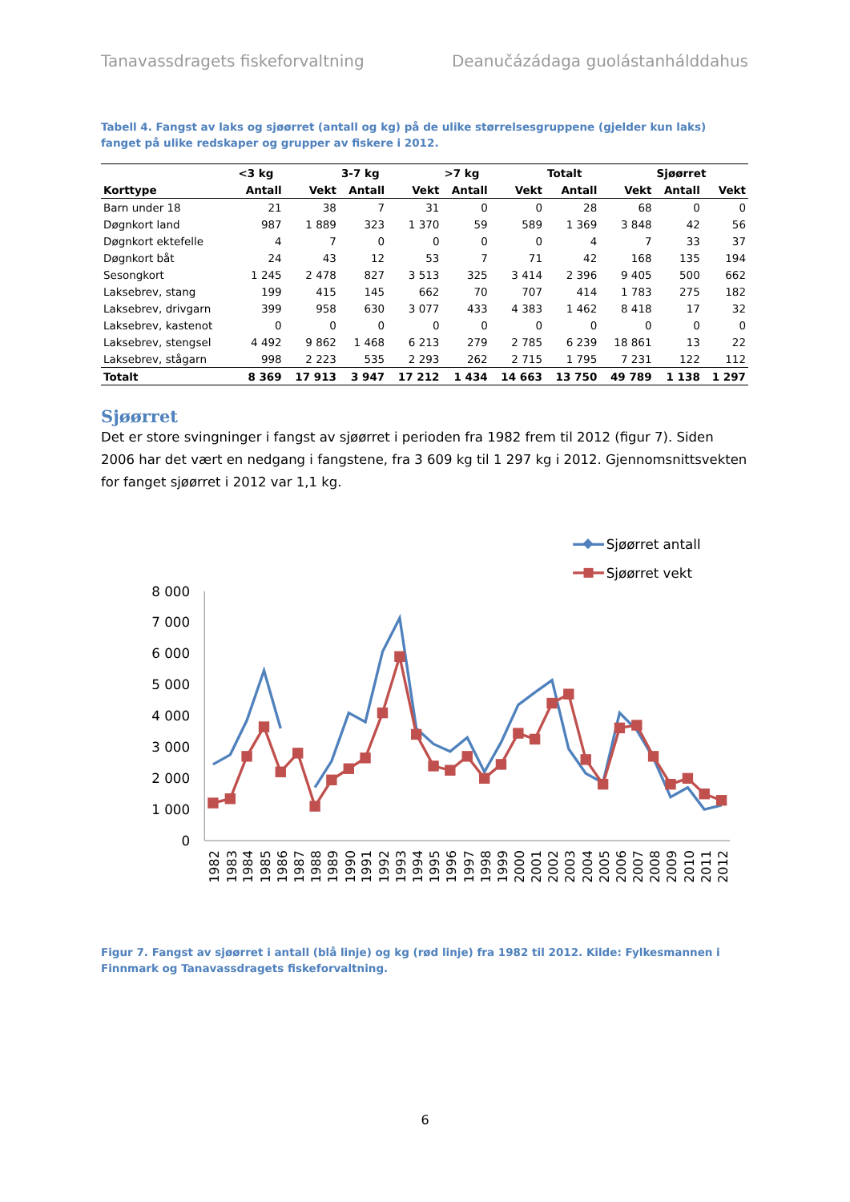Tanavassdragets fiskeforvaltning Deanučázádaga guolástanhálddahus
Tabell 4. Fangst av laks og sjøørret (antall og kg) på de ulike størrelsesgruppene (gjelder kun laks) fanget på ulike redskaper og grupper av fiskere i 2012.
| | <3 kg | | 3-7 kg | | >7 kg | | Totalt | | Sjøørret | |
| --- | --- | --- | --- | --- | --- | --- | --- | --- | --- | --- |
| Korttype | Antall | Vekt | Antall | Vekt | Antall | Vekt | Antall | Vekt | Antall | Vekt |
| Barn under 18 | 21 | 38 | 7 | 31 | 0 | 0 | 28 | 68 | 0 | 0 |
| Døgnkort land | 987 | 1 889 | 323 | 1 370 | 59 | 589 | 1 369 | 3 848 | 42 | 56 |
| Døgnkort ektefelle | 4 | 7 | 0 | 0 | 0 | 0 | 4 | 7 | 33 | 37 |
| Døgnkort båt | 24 | 43 | 12 | 53 | 7 | 71 | 42 | 168 | 135 | 194 |
| Sesongkort | 1 245 | 2 478 | 827 | 3 513 | 325 | 3 414 | 2 396 | 9 405 | 500 | 662 |
| Laksebrev, stang | 199 | 415 | 145 | 662 | 70 | 707 | 414 | 1 783 | 275 | 182 |
| Laksebrev, drivgarn | 399 | 958 | 630 | 3 077 | 433 | 4 383 | 1 462 | 8 418 | 17 | 32 |
| Laksebrev, kastenot | 0 | 0 | 0 | 0 | 0 | 0 | 0 | 0 | 0 | 0 |
| Laksebrev, stengsel | 4 492 | 9 862 | 1 468 | 6 213 | 279 | 2 785 | 6 239 | 18 861 | 13 | 22 |
| Laksebrev, stågarn | 998 | 2 223 | 535 | 2 293 | 262 | 2 715 | 1 795 | 7 231 | 122 | 112 |
| Totalt | 8 369 | 17 913 | 3 947 | 17 212 | 1 434 | 14 663 | 13 750 | 49 789 | 1 138 | 1 297 |
Sjøørret
Det er store svingninger i fangst av sjøørret i perioden fra 1982 frem til 2012 (figur 7). Siden 2006 har det vært en nedgang i fangstene, fra 3 609 kg til 1 297 kg i 2012. Gjennomsnittsvekten for fanget sjøørret i 2012 var 1,1 kg.
Sjøørret antall
Sjøørret vekt
8 000
7 000
6 000
5 000
4 000
3 000
2 000
1 000
0
1982
1983
1984
1985
1986
1987
1988
1989
1990
1991
1992
1993
1994
1995
1996
1997
1998
1999
2000
2001
2002
2003
2004
2005
2006
2007
2008
2009
2010
2011
2012
Figur 7. Fangst av sjøørret i antall (blå linje) og kg (rød linje) fra 1982 til 2012. Kilde: Fylkesmannen i Finnmark og Tanavassdragets fiskeforvaltning.
6